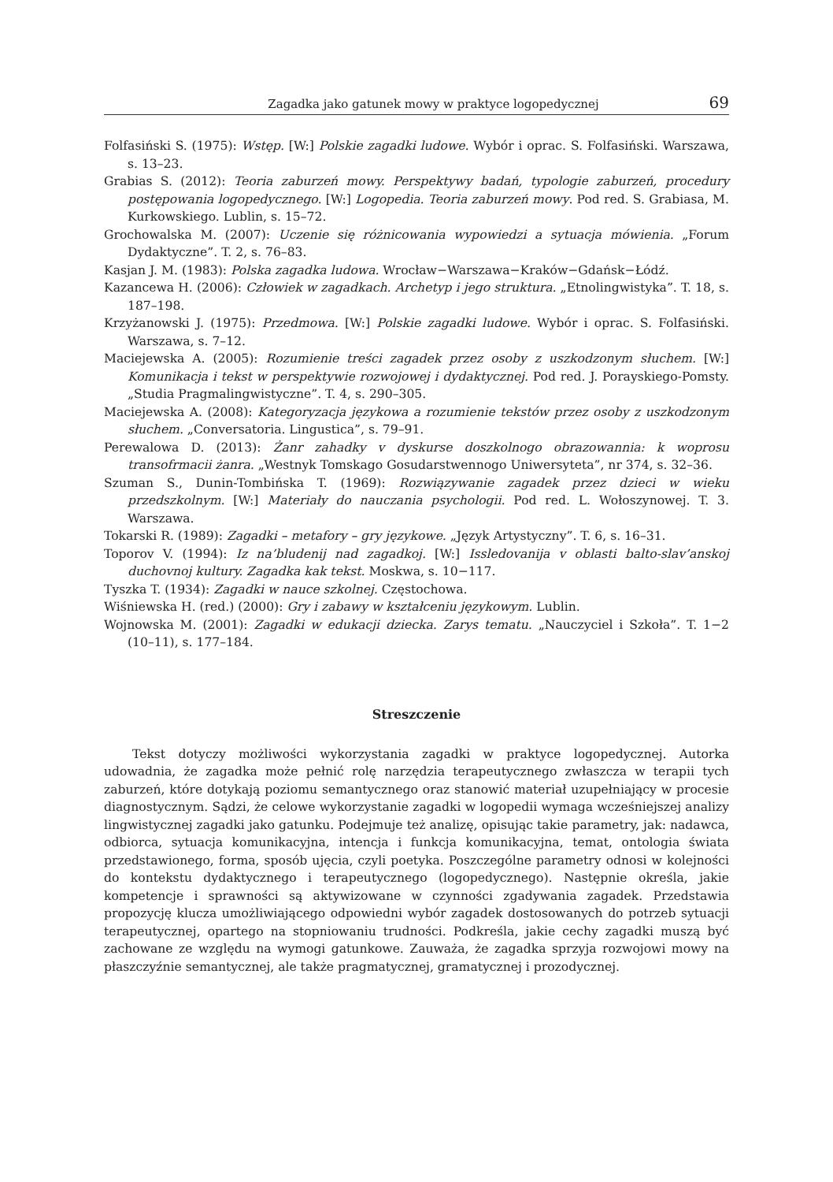Zagadka jako gatunek mowy w praktyce logopedycznej 69
Folfasiński S. (1975): Wstęp. [W:] Polskie zagadki ludowe. Wybór i oprac. S. Folfasiński. Warszawa, s. 13–23.
Grabias S. (2012): Teoria zaburzeń mowy. Perspektywy badań, typologie zaburzeń, procedury postępowania logopedycznego. [W:] Logopedia. Teoria zaburzeń mowy. Pod red. S. Grabiasa, M. Kurkowskiego. Lublin, s. 15–72.
Grochowalska M. (2007): Uczenie się różnicowania wypowiedzi a sytuacja mówienia. „Forum Dydaktyczne”. T. 2, s. 76–83.
Kasjan J. M. (1983): Polska zagadka ludowa. Wrocław−Warszawa−Kraków−Gdańsk−Łódź.
Kazancewa H. (2006): Człowiek w zagadkach. Archetyp i jego struktura. „Etnolingwistyka”. T. 18, s. 187–198.
Krzyżanowski J. (1975): Przedmowa. [W:] Polskie zagadki ludowe. Wybór i oprac. S. Folfasiński. Warszawa, s. 7–12.
Maciejewska A. (2005): Rozumienie treści zagadek przez osoby z uszkodzonym słuchem. [W:] Komunikacja i tekst w perspektywie rozwojowej i dydaktycznej. Pod red. J. Porayskiego-Pomsty. „Studia Pragmalingwistyczne”. T. 4, s. 290–305.
Maciejewska A. (2008): Kategoryzacja językowa a rozumienie tekstów przez osoby z uszkodzonym słuchem. „Conversatoria. Lingustica”, s. 79–91.
Perewalowa D. (2013): Żanr zahadky v dyskurse doszkolnogo obrazowannia: k woprosu transofrmacii żanra. „Westnyk Tomskago Gosudarstwennogo Uniwersyteta”, nr 374, s. 32–36.
Szuman S., Dunin-Tombińska T. (1969): Rozwiązywanie zagadek przez dzieci w wieku przedszkolnym. [W:] Materiały do nauczania psychologii. Pod red. L. Wołoszynowej. T. 3. Warszawa.
Tokarski R. (1989): Zagadki – metafory – gry językowe. „Język Artystyczny”. T. 6, s. 16–31.
Toporov V. (1994): Iz na’bludenij nad zagadkoj. [W:] Issledovanija v oblasti balto-slav’anskoj duchovnoj kultury. Zagadka kak tekst. Moskwa, s. 10−117.
Tyszka T. (1934): Zagadki w nauce szkolnej. Częstochowa.
Wiśniewska H. (red.) (2000): Gry i zabawy w kształceniu językowym. Lublin.
Wojnowska M. (2001): Zagadki w edukacji dziecka. Zarys tematu. „Nauczyciel i Szkoła”. T. 1−2 (10–11), s. 177–184.
Streszczenie
Tekst dotyczy możliwości wykorzystania zagadki w praktyce logopedycznej. Autorka udowadnia, że zagadka może pełnić rolę narzędzia terapeutycznego zwłaszcza w terapii tych zaburzeń, które dotykają poziomu semantycznego oraz stanowić materiał uzupełniający w procesie diagnostycznym. Sądzi, że celowe wykorzystanie zagadki w logopedii wymaga wcześniejszej analizy lingwistycznej zagadki jako gatunku. Podejmuje też analizę, opisując takie parametry, jak: nadawca, odbiorca, sytuacja komunikacyjna, intencja i funkcja komunikacyjna, temat, ontologia świata przedstawionego, forma, sposób ujęcia, czyli poetyka. Poszczególne parametry odnosi w kolejności do kontekstu dydaktycznego i terapeutycznego (logopedycznego). Następnie określa, jakie kompetencje i sprawności są aktywizowane w czynności zgadywania zagadek. Przedstawia propozycję klucza umożliwiającego odpowiedni wybór zagadek dostosowanych do potrzeb sytuacji terapeutycznej, opartego na stopniowaniu trudności. Podkreśla, jakie cechy zagadki muszą być zachowane ze względu na wymogi gatunkowe. Zauważa, że zagadka sprzyja rozwojowi mowy na płaszczyźnie semantycznej, ale także pragmatycznej, gramatycznej i prozodycznej.